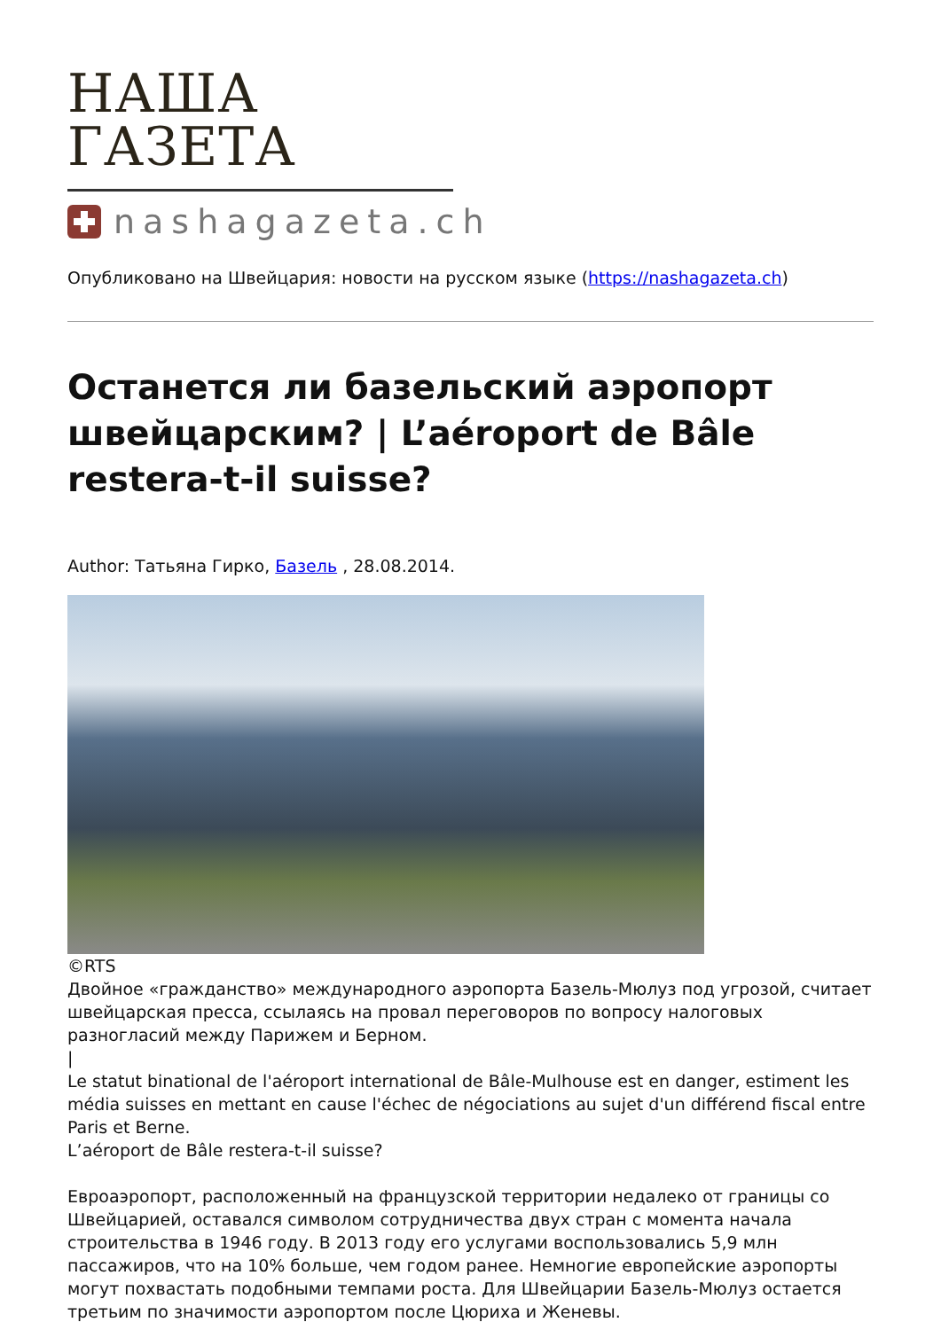НАША ГАЗЕТА
nashagazeta.ch
Опубликовано на Швейцария: новости на русском языке (https://nashagazeta.ch)
Останется ли базельский аэропорт швейцарским? | L’aéroport de Bâle restera-t-il suisse?
Author: Татьяна Гирко, Базель , 28.08.2014.
©RTS
Двойное «гражданство» международного аэропорта Базель-Мюлуз под угрозой, считает швейцарская пресса, ссылаясь на провал переговоров по вопросу налоговых разногласий между Парижем и Берном.
|
Le statut binational de l'aéroport international de Bâle-Mulhouse est en danger, estiment les média suisses en mettant en cause l'échec de négociations au sujet d'un différend fiscal entre Paris et Berne.
L’aéroport de Bâle restera-t-il suisse?
Евроаэропорт, расположенный на французской территории недалеко от границы со Швейцарией, оставался символом сотрудничества двух стран с момента начала строительства в 1946 году. В 2013 году его услугами воспользовались 5,9 млн пассажиров, что на 10% больше, чем годом ранее. Немногие европейские аэропорты могут похвастать подобными темпами роста. Для Швейцарии Базель-Мюлуз остается третьим по значимости аэропортом после Цюриха и Женевы.